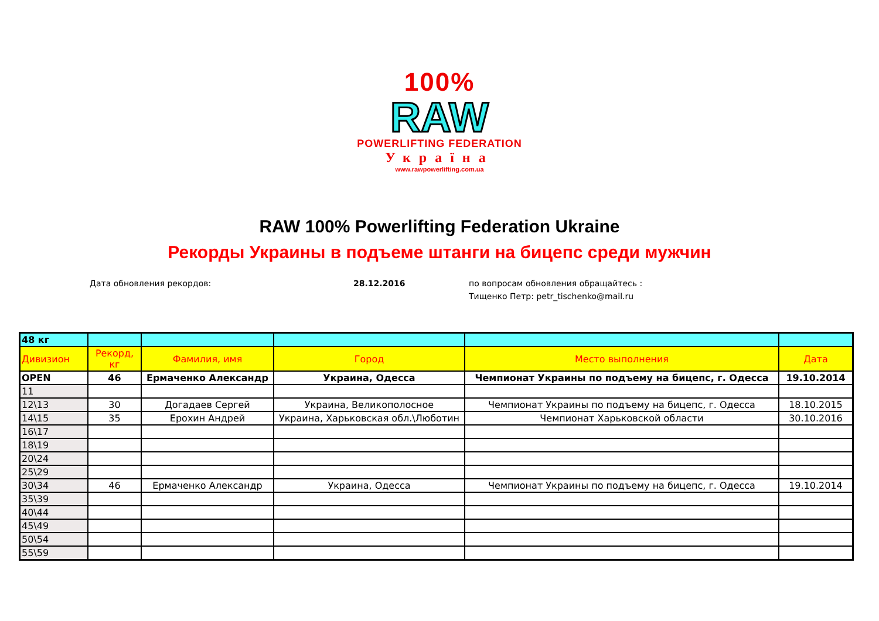100%
RAW
POWERLIFTING FEDERATION
Україна
www.rawpowerlifting.com.ua
RAW 100% Powerlifting Federation Ukraine
Рекорды Украины в подъеме штанги на бицепс среди мужчин
Дата обновления рекордов: 28.12.2016 по вопросам обновления обращайтесь :
Тищенко Петр: petr_tischenko@mail.ru
| 48 кг | | | | | |
| Дивизион | Рекорд, кг | Фамилия, имя | Город | Место выполнения | Дата |
| OPEN | 46 | Ермаченко Александр | Украина, Одесса | Чемпионат Украины по подъему на бицепс, г. Одесса | 19.10.2014 |
| 11 | | | | | |
| 12\13 | 30 | Догадаев Сергей | Украина, Великополосное | Чемпионат Украины по подъему на бицепс, г. Одесса | 18.10.2015 |
| 14\15 | 35 | Ерохин Андрей | Украина, Харьковская обл.\Люботин | Чемпионат Харьковской области | 30.10.2016 |
| 16\17 | | | | | |
| 18\19 | | | | | |
| 20\24 | | | | | |
| 25\29 | | | | | |
| 30\34 | 46 | Ермаченко Александр | Украина, Одесса | Чемпионат Украины по подъему на бицепс, г. Одесса | 19.10.2014 |
| 35\39 | | | | | |
| 40\44 | | | | | |
| 45\49 | | | | | |
| 50\54 | | | | | |
| 55\59 | | | | | |